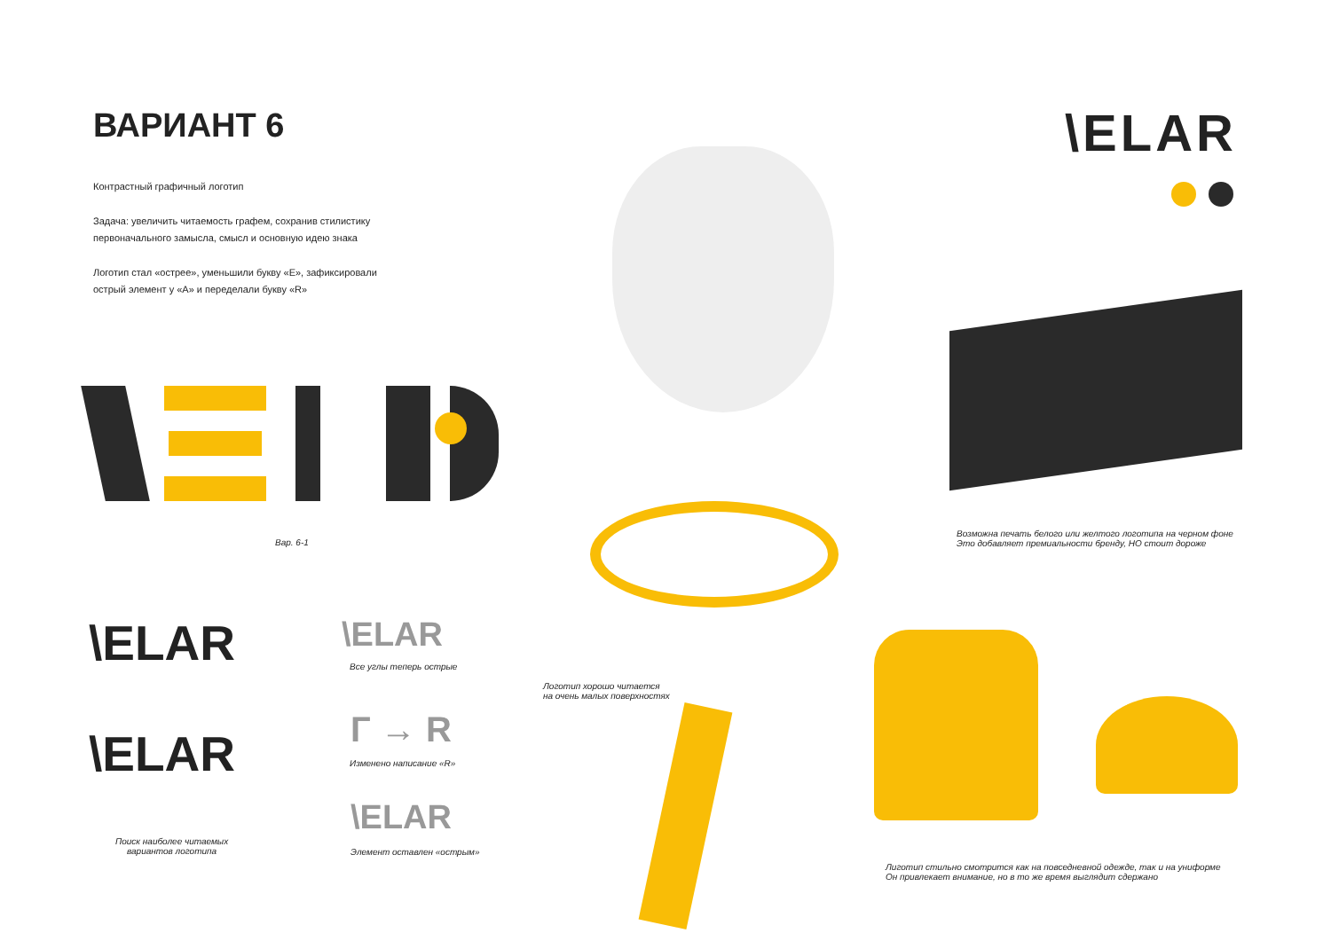ВАРИАНТ 6
Контрастный графичный логотип
Задача: увеличить читаемость графем, сохранив стилистику
первоначального замысла, смысл и основную идею знака
Логотип стал «острее», уменьшили букву «Е», зафиксировали
острый элемент у «А» и переделали букву «R»
Вар. 6-1
\ELAR
Возможна печать белого или желтого логотипа на черном фоне
Это добавляет премиальности бренду, НО стоит дороже
\ELAR \ELAR
Все углы теперь острые
\ELAR Г → R
Изменено написание «R»
\ELAR
Элемент оставлен «острым»
Поиск наиболее читаемых
вариантов логотипа
Логотип хорошо читается
на очень малых поверхностях
Лиготип стильно смотрится как на повседневной одежде, так и на униформе
Он привлекает внимание, но в то же время выглядит сдержано